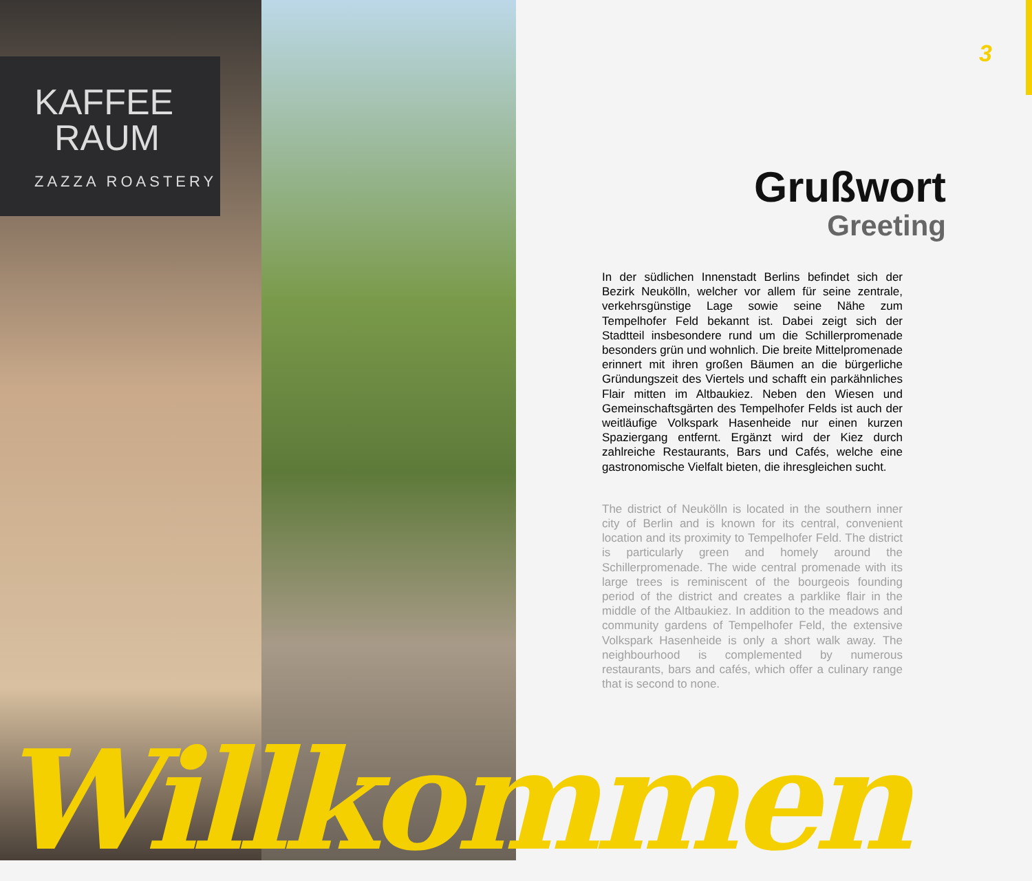KAFFEE
RAUM
ZAZZA ROASTERY
3
Grußwort
Greeting
In der südlichen Innenstadt Berlins befindet sich der Bezirk Neukölln, welcher vor allem für seine zentrale, verkehrsgünstige Lage sowie seine Nähe zum Tempelhofer Feld bekannt ist. Dabei zeigt sich der Stadtteil insbesondere rund um die Schillerpromenade besonders grün und wohnlich. Die breite Mittelpromenade erinnert mit ihren großen Bäumen an die bürgerliche Gründungszeit des Viertels und schafft ein parkähnliches Flair mitten im Altbaukiez. Neben den Wiesen und Gemeinschaftsgärten des Tempelhofer Felds ist auch der weitläufige Volkspark Hasenheide nur einen kurzen Spaziergang entfernt. Ergänzt wird der Kiez durch zahlreiche Restaurants, Bars und Cafés, welche eine gastronomische Vielfalt bieten, die ihresgleichen sucht.
The district of Neukölln is located in the southern inner city of Berlin and is known for its central, convenient location and its proximity to Tempelhofer Feld. The district is particularly green and homely around the Schillerpromenade. The wide central promenade with its large trees is reminiscent of the bourgeois founding period of the district and creates a parklike flair in the middle of the Altbaukiez. In addition to the meadows and community gardens of Tempelhofer Feld, the extensive Volkspark Hasenheide is only a short walk away. The neighbourhood is complemented by numerous restaurants, bars and cafés, which offer a culinary range that is second to none.
Willkommen